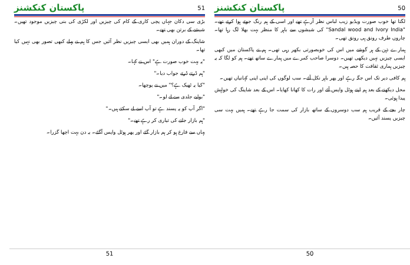پاکستان کنکشنز 50
لگتا تھا خوب صورت ویڈیو زیب لباس نظر آرہے تھے اور اسی کے ہم رنگ جوتے ہوا کرتے تھے۔ "Sandal wood and Ivory India" کی شیشوں سے باہر کا منظر بہت بھلا لگ رہا تھا۔ چاروں طرف رونق ہی رونق تھی۔
ہمارے ذہن کے ہر گوشے میں اس کی خوبصورتی بکھر رہی تھی۔ ہم نے پاکستان میں کبھی ایسی چیزیں نہیں دیکھی تھیں۔ دوسرا صاحب کمرے میں ہمارے ساتھ تھے۔ ہم کو لگا کہ یہ چیزیں ہماری ثقافت کا حصہ ہیں۔
ہم کافی دیر تک اس جگہ رہے اور پھر باہر نکل آئے۔ سب لوگوں کی اپنی اپنی کہانیاں تھیں۔
محل دیکھنے کے بعد ہم اپنے ہوٹل واپس آئے اور رات کا کھانا کھایا۔ اس کے بعد شاپنگ کی خواہش پیدا ہوئی۔
چار بجے کے قریب ہم سب دوسروں کے ساتھ بازار کی سمت جا رہے تھے۔ ہمیں بہت سی چیزیں پسند آئیں۔
50
پاکستان کنکشنز 51
بڑی سی دکان جہاں پچی کاری کے کام کی چیزیں اور لکڑی کی بنی چیزیں موجود تھیں۔ شیشے کے برتن بھی تھے۔
شاپنگ کے دوران ہمیں بھی ایسی چیزیں نظر آئیں جس کا ہم نے پہلے کبھی تصور بھی نہیں کیا تھا۔
"یہ بہت خوب صورت ہے" اس نے کہا۔
"ہم ڈرتے ڈرتے جواب دیا۔"
"کیا یہ ٹھیک ہے؟" میں نے پوچھا۔
"بولیے جلدی سے لے لو۔"
"اگر آپ کو یہ پسند ہے تو آپ اسے لے سکتے ہیں۔"
"ہم بازار جانے کی تیاری کر رہے تھے۔"
یہاں سے فارغ ہو کر ہم بازار گئے اور پھر ہوٹل واپس آگئے۔ یہ دن بہت اچھا گزرا۔
51